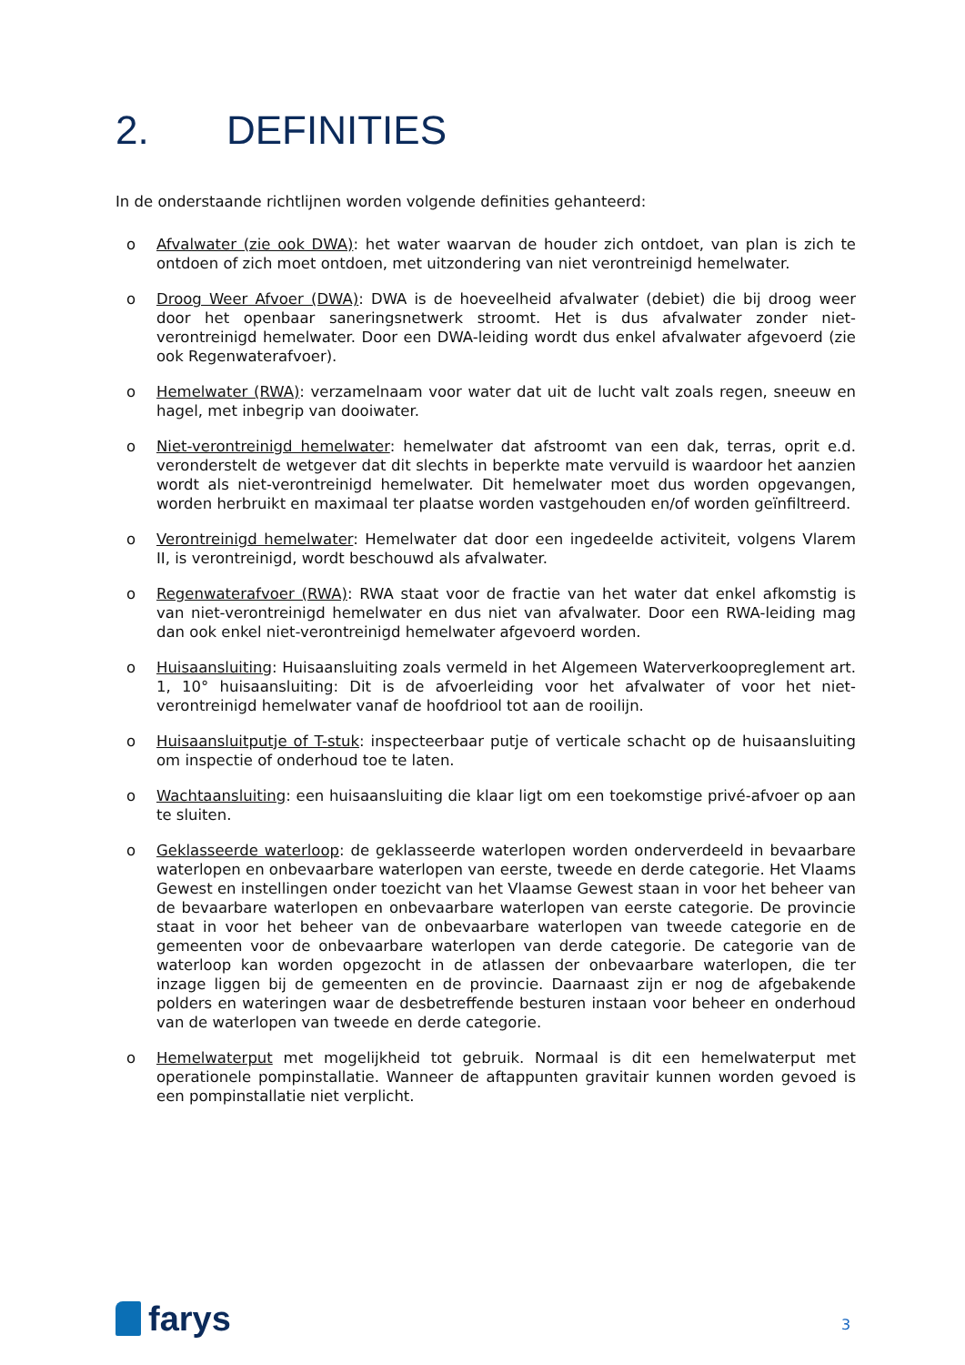2. DEFINITIES
In de onderstaande richtlijnen worden volgende definities gehanteerd:
o Afvalwater (zie ook DWA): het water waarvan de houder zich ontdoet, van plan is zich te ontdoen of zich moet ontdoen, met uitzondering van niet verontreinigd hemelwater.
o Droog Weer Afvoer (DWA): DWA is de hoeveelheid afvalwater (debiet) die bij droog weer door het openbaar saneringsnetwerk stroomt. Het is dus afvalwater zonder niet-verontreinigd hemelwater. Door een DWA-leiding wordt dus enkel afvalwater afgevoerd (zie ook Regenwaterafvoer).
o Hemelwater (RWA): verzamelnaam voor water dat uit de lucht valt zoals regen, sneeuw en hagel, met inbegrip van dooiwater.
o Niet-verontreinigd hemelwater: hemelwater dat afstroomt van een dak, terras, oprit e.d. veronderstelt de wetgever dat dit slechts in beperkte mate vervuild is waardoor het aanzien wordt als niet-verontreinigd hemelwater. Dit hemelwater moet dus worden opgevangen, worden herbruikt en maximaal ter plaatse worden vastgehouden en/of worden geïnfiltreerd.
o Verontreinigd hemelwater: Hemelwater dat door een ingedeelde activiteit, volgens Vlarem II, is verontreinigd, wordt beschouwd als afvalwater.
o Regenwaterafvoer (RWA): RWA staat voor de fractie van het water dat enkel afkomstig is van niet-verontreinigd hemelwater en dus niet van afvalwater. Door een RWA-leiding mag dan ook enkel niet-verontreinigd hemelwater afgevoerd worden.
o Huisaansluiting: Huisaansluiting zoals vermeld in het Algemeen Waterverkoopreglement art. 1, 10° huisaansluiting: Dit is de afvoerleiding voor het afvalwater of voor het niet-verontreinigd hemelwater vanaf de hoofdriool tot aan de rooilijn.
o Huisaansluitputje of T-stuk: inspecteerbaar putje of verticale schacht op de huisaansluiting om inspectie of onderhoud toe te laten.
o Wachtaansluiting: een huisaansluiting die klaar ligt om een toekomstige privé-afvoer op aan te sluiten.
o Geklasseerde waterloop: de geklasseerde waterlopen worden onderverdeeld in bevaarbare waterlopen en onbevaarbare waterlopen van eerste, tweede en derde categorie. Het Vlaams Gewest en instellingen onder toezicht van het Vlaamse Gewest staan in voor het beheer van de bevaarbare waterlopen en onbevaarbare waterlopen van eerste categorie. De provincie staat in voor het beheer van de onbevaarbare waterlopen van tweede categorie en de gemeenten voor de onbevaarbare waterlopen van derde categorie. De categorie van de waterloop kan worden opgezocht in de atlassen der onbevaarbare waterlopen, die ter inzage liggen bij de gemeenten en de provincie. Daarnaast zijn er nog de afgebakende polders en wateringen waar de desbetreffende besturen instaan voor beheer en onderhoud van de waterlopen van tweede en derde categorie.
o Hemelwaterput met mogelijkheid tot gebruik. Normaal is dit een hemelwaterput met operationele pompinstallatie. Wanneer de aftappunten gravitair kunnen worden gevoed is een pompinstallatie niet verplicht.
farys 3